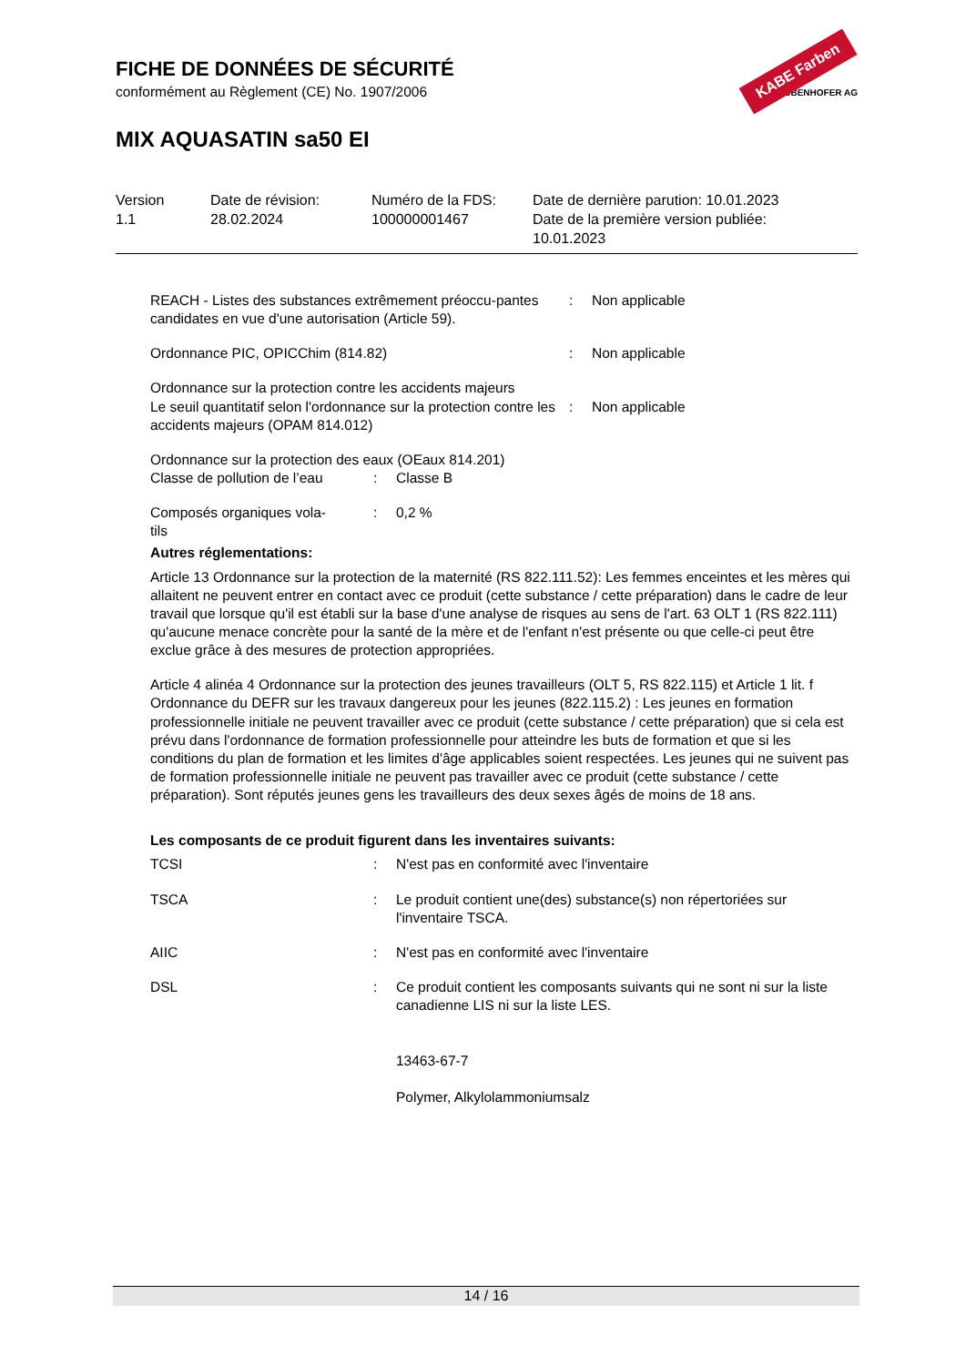FICHE DE DONNÉES DE SÉCURITÉ
conformément au Règlement (CE) No. 1907/2006
MIX AQUASATIN sa50 EI
KABE Farben
KARL BUBENHOFER AG
| Version 1.1 | Date de révision: 28.02.2024 | Numéro de la FDS: 100000001467 | Date de dernière parution: 10.01.2023 Date de la première version publiée: 10.01.2023 |
| REACH - Listes des substances extrêmement préoccu-pantes candidates en vue d'une autorisation (Article 59). | : | Non applicable |
| Ordonnance PIC, OPICChim (814.82) | : | Non applicable |
| Ordonnance sur la protection contre les accidents majeurs Le seuil quantitatif selon l'ordonnance sur la protection contre les accidents majeurs (OPAM 814.012) | : | Non applicable |
Ordonnance sur la protection des eaux (OEaux 814.201)
| Classe de pollution de l’eau | : | Classe B |
| Composés organiques vola- tils | : | 0,2 % |
Autres réglementations:
Article 13 Ordonnance sur la protection de la maternité (RS 822.111.52): Les femmes enceintes et les mères qui allaitent ne peuvent entrer en contact avec ce produit (cette substance / cette préparation) dans le cadre de leur travail que lorsque qu'il est établi sur la base d'une analyse de risques au sens de l'art. 63 OLT 1 (RS 822.111) qu'aucune menace concrète pour la santé de la mère et de l'enfant n'est présente ou que celle-ci peut être exclue grâce à des mesures de protection appropriées.
Article 4 alinéa 4 Ordonnance sur la protection des jeunes travailleurs (OLT 5, RS 822.115) et Article 1 lit. f Ordonnance du DEFR sur les travaux dangereux pour les jeunes (822.115.2) : Les jeunes en formation professionnelle initiale ne peuvent travailler avec ce produit (cette substance / cette préparation) que si cela est prévu dans l'ordonnance de formation professionnelle pour atteindre les buts de formation et que si les conditions du plan de formation et les limites d'âge applicables soient respectées. Les jeunes qui ne suivent pas de formation professionnelle initiale ne peuvent pas travailler avec ce produit (cette substance / cette préparation). Sont réputés jeunes gens les travailleurs des deux sexes âgés de moins de 18 ans.
Les composants de ce produit figurent dans les inventaires suivants:
| TCSI | : | N'est pas en conformité avec l'inventaire |
| TSCA | : | Le produit contient une(des) substance(s) non répertoriées sur l'inventaire TSCA. |
| AIIC | : | N'est pas en conformité avec l'inventaire |
| DSL | : | Ce produit contient les composants suivants qui ne sont ni sur la liste canadienne LIS ni sur la liste LES. 13463-67-7 Polymer, Alkylolammoniumsalz |
14 / 16